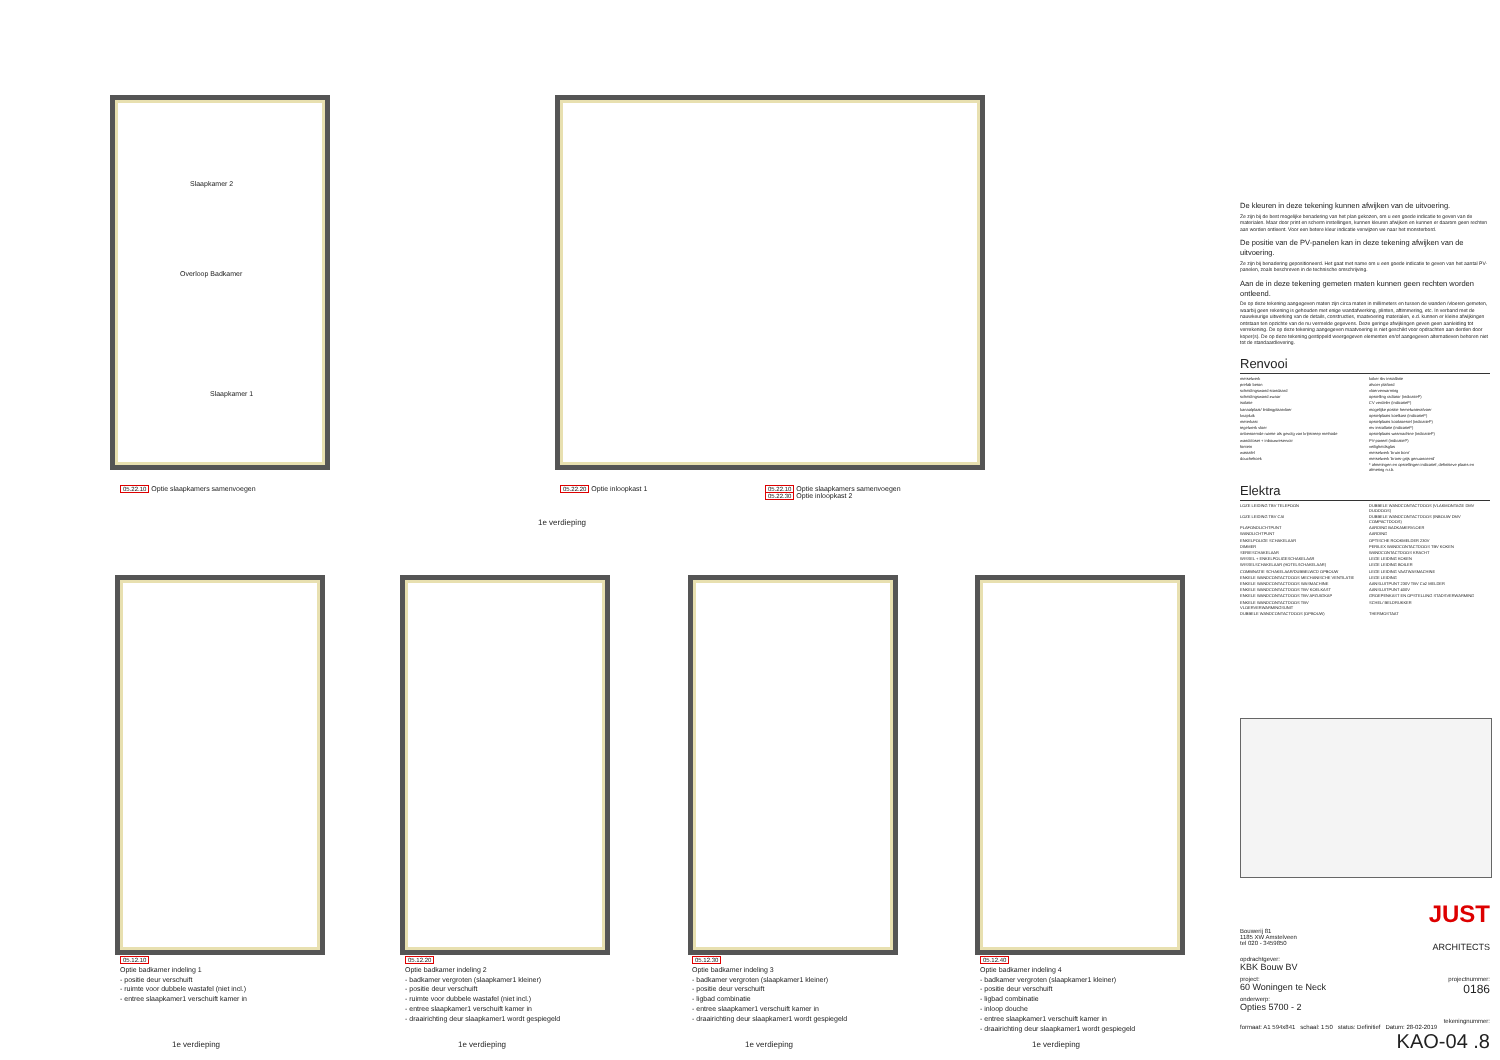Slaapkamer 2
Overloop Badkamer
Slaapkamer 1
05.22.10 Optie slaapkamers samenvoegen
05.22.20 Optie inloopkast 1
05.22.10 Optie slaapkamers samenvoegen
05.22.30 Optie inloopkast 2
1e verdieping
05.12.10
Optie badkamer indeling 1
- positie deur verschuift
- ruimte voor dubbele wastafel (niet incl.)
- entree slaapkamer1 verschuift kamer in
05.12.20
Optie badkamer indeling 2
- badkamer vergroten (slaapkamer1 kleiner)
- positie deur verschuift
- ruimte voor dubbele wastafel (niet incl.)
- entree slaapkamer1 verschuift kamer in
- draairichting deur slaapkamer1 wordt gespiegeld
05.12.30
Optie badkamer indeling 3
- badkamer vergroten (slaapkamer1 kleiner)
- positie deur verschuift
- ligbad combinatie
- entree slaapkamer1 verschuift kamer in
- draairichting deur slaapkamer1 wordt gespiegeld
05.12.40
Optie badkamer indeling 4
- badkamer vergroten (slaapkamer1 kleiner)
- positie deur verschuift
- ligbad combinatie
- inloop douche
- entree slaapkamer1 verschuift kamer in
- draairichting deur slaapkamer1 wordt gespiegeld
1e verdieping 1e verdieping 1e verdieping 1e verdieping
De kleuren in deze tekening kunnen afwijken van de uitvoering.
Ze zijn bij de best mogelijke benadering van het plan gekozen, om u een goede indicatie te geven van de materialen. Maar door print en scherm instellingen, kunnen kleuren afwijken en kunnen er daarom geen rechten aan worden ontleent. Voor een betere kleur indicatie verwijzen we naar het monsterbord.
De positie van de PV-panelen kan in deze tekening afwijken van de uitvoering.
Ze zijn bij benadering gepositioneerd. Het gaat met name om u een goede indicatie te geven van het aantal PV-panelen, zoals beschreven in de technische omschrijving.
Aan de in deze tekening gemeten maten kunnen geen rechten worden ontleend.
De op deze tekening aangegeven maten zijn circa maten in millimeters en tussen de wanden /vloeren gemeten, waarbij geen rekening is gehouden met enige wandafwerking, plinten, aftimmering, etc. In verband met de nauwkeurige uitwerking van de details, constructies, maatvoering materialen, e.d. kunnen er kleine afwijkingen ontstaan ten opzichte van de nu vermelde gegevens. Deze geringe afwijkingen geven geen aanleiding tot verrekening. De op deze tekening aangegeven maatvoering is niet geschikt voor opdrachten aan derden door koper(s). De op deze tekening gestippeld weergegeven elementen en/of aangegeven alternatieven behoren niet tot de standaardlevering.
Renvooi
metselwerk koker tbv installatie prefab beton afvoer plafond scheidingswand standaard vloerverwarming scheidingswand zwaar opstelling radiator (indicatief*) isolatie CV verdeler (indicatief*) kanaalplaat/ leidingplaatvloer mogelijke positie hemelwaterafvoer kruipluik opstelplaats koelkast (indicatief*) meterkast opstelplaats kooktoestel (indicatief*) tegelwerk vloer mv installatie (indicatief*) onbenoemde ruimte als gevolg van krijtstreep methode opstelplaats wasmachine (indicatief*) wandcloset + inbouwreservoir PV-paneel (indicatief*) fontein veiligheidsglas wastafel metselwerk 'bruin bont' douchehoek metselwerk 'brons-grijs genuanceerd' * afmetingen en opstellingen indicatief, definitieve plaats en afmeting n.t.b.
Elektra
LOZE LEIDING TBV TELEFOON DUBBELE WANDCONTACTDOOS (VLAKMONTAGE DMV DUODOOS) LOZE LEIDING TBV CAI DUBBELE WANDCONTACTDOOS (INBOUW DMV COMPACTDOOS) PLAFONDLICHTPUNT AARDING BADKAMERVLOER WANDLICHTPUNT AARDING ENKELPOLIGE SCHAKELAAR OPTISCHE ROOKMELDER 230V DIMMER PERILEX WANDCONTACTDOOS TBV KOKEN SERIESCHAKELAAR WANDCONTACTDOOS KRACHT WISSEL + ENKELPOLIGESCHAKELAAR LEGE LEIDING KOKEN WISSELSCHAKELAAR (HOTELSCHAKELAAR) LEGE LEIDING BOILER COMBINATIE SCHAKELAAR/DUBBELWCD OPBOUW LEGE LEIDING VAATWASMACHINE ENKELE WANDCONTACTDOOS MECHANISCHE VENTILATIE LEGE LEIDING ENKELE WANDCONTACTDOOS WASMACHINE AANSLUITPUNT 230V TBV Co2 MELDER ENKELE WANDCONTACTDOOS TBV KOELKAST AANSLUITPUNT 400V ENKELE WANDCONTACTDOOS TBV AFZUIGKAP GROEPENKAST EN OPSTELLING STADSVERWARMING ENKELE WANDCONTACTDOOS TBV VLOERVERWARMINGSUNIT SCHEL/ BELDRUKKER DUBBELE WANDCONTACTDOOS (OPBOUW) THERMOSTAAT
JUST
ARCHITECTS
Bouwerij 81
1185 XW Amstelveen
tel 020 - 3459850
opdrachtgever:
KBK Bouw BV
project: projectnummer:
60 Woningen te Neck 0186
onderwerp:
Opties 5700 - 2
tekeningnummer:
formaat: A1 594x841 schaal: 1:50 status: Definitief Datum: 28-02-2019 KAO-04 .8